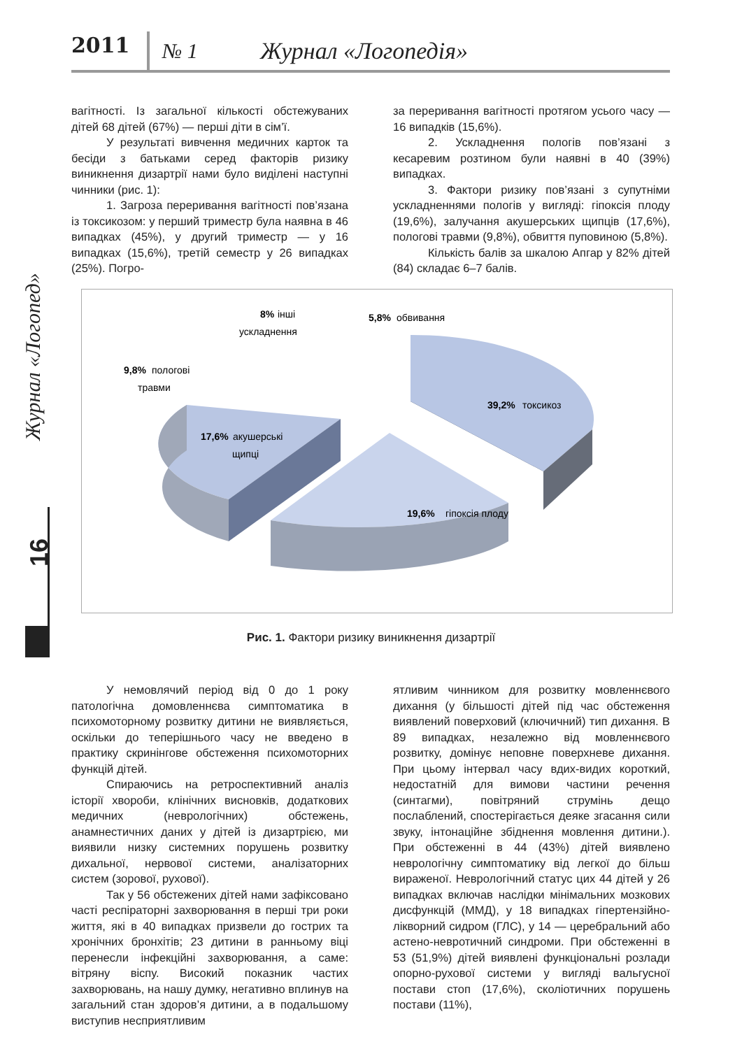2011 № 1 Журнал «Логопедія»
Журнал «Логопед»
16
вагітності. Із загальної кількості обстежуваних дітей 68 дітей (67%) — перші діти в сім’ї.
У результаті вивчення медичних карток та бесіди з батьками серед факторів ризику виникнення дизартрії нами було виділені наступні чинники (рис. 1):
1. Загроза переривання вагітності пов’язана із токсикозом: у перший триместр була наявна в 46 випадках (45%), у другий триместр — у 16 випадках (15,6%), третій семестр у 26 випадках (25%). Погро-
за переривання вагітності протягом усього часу — 16 випадків (15,6%).
2. Ускладнення пологів пов’язані з кесаревим розтином були наявні в 40 (39%) випадках.
3. Фактори ризику пов’язані з супутніми ускладненнями пологів у вигляді: гіпоксія плоду (19,6%), залучання акушерських щипців (17,6%), пологові травми (9,8%), обвиття пуповиною (5,8%).
Кількість балів за шкалою Апгар у 82% дітей (84) складає 6–7 балів.
17,6%
акушерські
щипці
19,6%
гіпоксія плоду
39,2%
токсикоз
9,8%
пологові
травми
8%
інші
ускладнення
5,8%
обвивання
Рис. 1. Фактори ризику виникнення дизартрії
У немовлячий період від 0 до 1 року патологічна домовленнєва симптоматика в психомоторному розвитку дитини не виявляється, оскільки до теперішнього часу не введено в практику скринінгове обстеження психомоторних функцій дітей.
Спираючись на ретроспективний аналіз історії хвороби, клінічних висновків, додаткових медичних (неврологічних) обстежень, анамнестичних даних у дітей із дизартрією, ми виявили низку системних порушень розвитку дихальної, нервової системи, аналізаторних систем (зорової, рухової).
Так у 56 обстежених дітей нами зафіксовано часті респіраторні захворювання в перші три роки життя, які в 40 випадках призвели до гострих та хронічних бронхітів; 23 дитини в ранньому віці перенесли інфекційні захворювання, а саме: вітряну віспу. Високий показник частих захворювань, на нашу думку, негативно вплинув на загальний стан здоров’я дитини, а в подальшому виступив несприятливим
ятливим чинником для розвитку мовленнєвого дихання (у більшості дітей під час обстеження виявлений поверховий (ключичний) тип дихання. В 89 випадках, незалежно від мовленнєвого розвитку, домінує неповне поверхневе дихання. При цьому інтервал часу вдих-видих короткий, недостатній для вимови частини речення (синтагми), повітряний струмінь дещо послаблений, спостерігається деяке згасання сили звуку, інтонаційне збіднення мовлення дитини.). При обстеженні в 44 (43%) дітей виявлено неврологічну симптоматику від легкої до більш вираженої. Неврологічний статус цих 44 дітей у 26 випадках включав наслідки мінімальних мозкових дисфункцій (ММД), у 18 випадках гіпертензійно-лікворний сидром (ГЛС), у 14 — церебральний або астено-невротичний синдроми. При обстеженні в 53 (51,9%) дітей виявлені функціональні розлади опорно-рухової системи у вигляді вальгусної постави стоп (17,6%), сколіотичних порушень постави (11%),